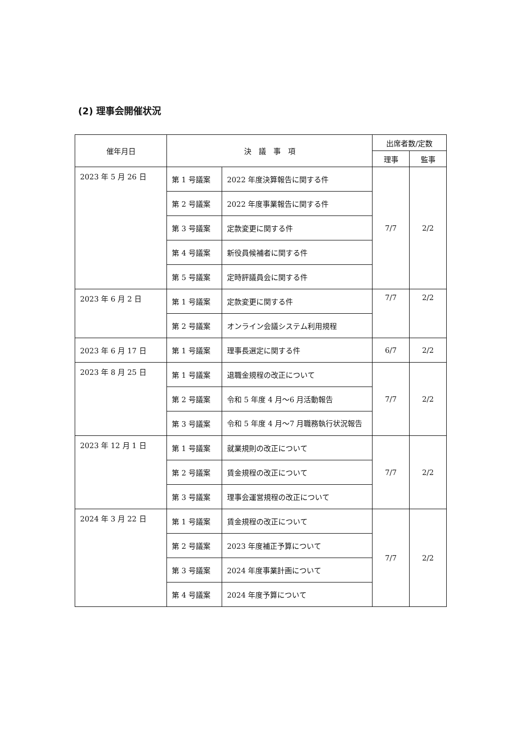(2) 理事会開催状況
| 催年月日 | 決 議 事 項 | | 出席者数/定数 | |
| --- | --- | --- | --- | --- |
| | | | 理事 | 監事 |
| 2023 年 5 月 26 日 | 第 1 号議案 | 2022 年度決算報告に関する件 | 7/7 | 2/2 |
| | 第 2 号議案 | 2022 年度事業報告に関する件 | | |
| | 第 3 号議案 | 定款変更に関する件 | | |
| | 第 4 号議案 | 新役員候補者に関する件 | | |
| | 第 5 号議案 | 定時評議員会に関する件 | | |
| 2023 年 6 月 2 日 | 第 1 号議案 | 定款変更に関する件 | 7/7 | 2/2 |
| | 第 2 号議案 | オンライン会議システム利用規程 | | |
| 2023 年 6 月 17 日 | 第 1 号議案 | 理事長選定に関する件 | 6/7 | 2/2 |
| 2023 年 8 月 25 日 | 第 1 号議案 | 退職金規程の改正について | 7/7 | 2/2 |
| | 第 2 号議案 | 令和 5 年度 4 月～6 月活動報告 | | |
| | 第 3 号議案 | 令和 5 年度 4 月～7 月職務執行状況報告 | | |
| 2023 年 12 月 1 日 | 第 1 号議案 | 就業規則の改正について | 7/7 | 2/2 |
| | 第 2 号議案 | 賃金規程の改正について | | |
| | 第 3 号議案 | 理事会運営規程の改正について | | |
| 2024 年 3 月 22 日 | 第 1 号議案 | 賃金規程の改正について | 7/7 | 2/2 |
| | 第 2 号議案 | 2023 年度補正予算について | | |
| | 第 3 号議案 | 2024 年度事業計画について | | |
| | 第 4 号議案 | 2024 年度予算について | | |